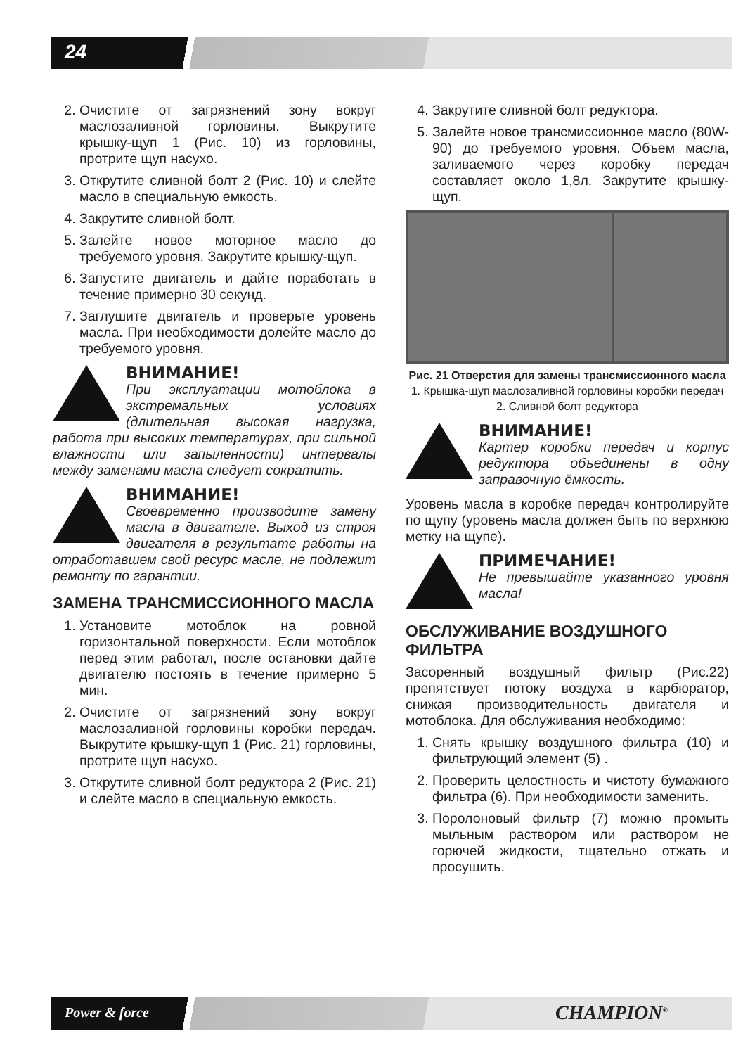24
2. Очистите от загрязнений зону вокруг маслозаливной горловины. Выкрутите крышку-щуп 1 (Рис. 10) из горловины, протрите щуп насухо.
3. Открутите сливной болт 2 (Рис. 10) и слейте масло в специальную емкость.
4. Закрутите сливной болт.
5. Залейте новое моторное масло до требуемого уровня. Закрутите крышку-щуп.
6. Запустите двигатель и дайте поработать в течение примерно 30 секунд.
7. Заглушите двигатель и проверьте уровень масла. При необходимости долейте масло до требуемого уровня.
ВНИМАНИЕ!
При эксплуатации мотоблока в экстремальных условиях (длительная высокая нагрузка, работа при высоких температурах, при сильной влажности или запыленности) интервалы между заменами масла следует сократить.
ВНИМАНИЕ!
Своевременно производите замену масла в двигателе. Выход из строя двигателя в результате работы на отработавшем свой ресурс масле, не подлежит ремонту по гарантии.
ЗАМЕНА ТРАНСМИССИОННОГО МАСЛА
1. Установите мотоблок на ровной горизонтальной поверхности. Если мотоблок перед этим работал, после остановки дайте двигателю постоять в течение примерно 5 мин.
2. Очистите от загрязнений зону вокруг маслозаливной горловины коробки передач. Выкрутите крышку-щуп 1 (Рис. 21) горловины, протрите щуп насухо.
3. Открутите сливной болт редуктора 2 (Рис. 21) и слейте масло в специальную емкость.
4. Закрутите сливной болт редуктора.
5. Залейте новое трансмиссионное масло (80W-90) до требуемого уровня. Объем масла, заливаемого через коробку передач составляет около 1,8л. Закрутите крышку-щуп.
Рис. 21 Отверстия для замены трансмиссионного масла
1. Крышка-щуп маслозаливной горловины коробки передач 2. Сливной болт редуктора
ВНИМАНИЕ!
Картер коробки передач и корпус редуктора объединены в одну заправочную ёмкость.
Уровень масла в коробке передач контролируйте по щупу (уровень масла должен быть по верхнюю метку на щупе).
ПРИМЕЧАНИЕ!
Не превышайте указанного уровня масла!
ОБСЛУЖИВАНИЕ ВОЗДУШНОГО ФИЛЬТРА
Засоренный воздушный фильтр (Рис.22) препятствует потоку воздуха в карбюратор, снижая производительность двигателя и мотоблока. Для обслуживания необходимо:
1. Снять крышку воздушного фильтра (10) и фильтрующий элемент (5) .
2. Проверить целостность и чистоту бумажного фильтра (6). При необходимости заменить.
3. Поролоновый фильтр (7) можно промыть мыльным раствором или раствором не горючей жидкости, тщательно отжать и просушить.
Power & force CHAMPION<sup>®</sup>